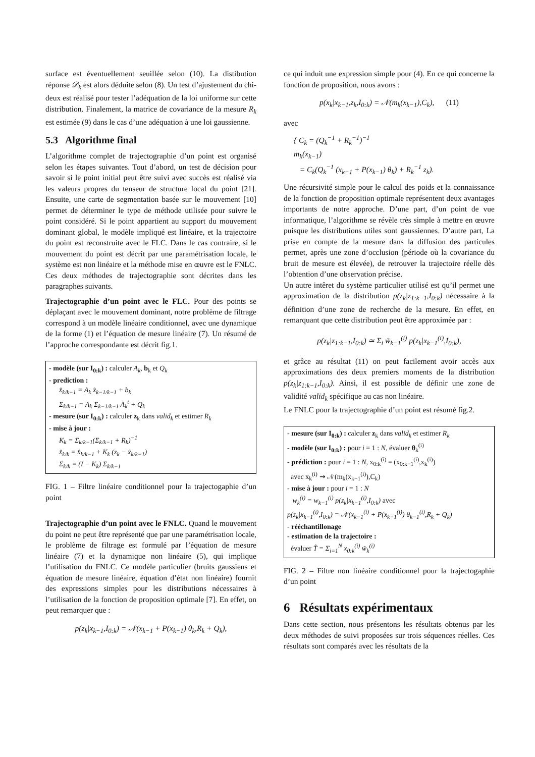surface est éventuellement seuillée selon (10). La distibution réponse 𝒟<sub>k</sub> est alors déduite selon (8). Un test d’ajustement du chi-deux est réalisé pour tester l’adéquation de la loi uniforme sur cette distribution. Finalement, la matrice de covariance de la mesure R<sub>k</sub> est estimée (9) dans le cas d’une adéquation à une loi gaussienne.
5.3 Algorithme final
L’algorithme complet de trajectographie d’un point est organisé selon les étapes suivantes. Tout d’abord, un test de décision pour savoir si le point initial peut être suivi avec succès est réalisé via les valeurs propres du tenseur de structure local du point [21]. Ensuite, une carte de segmentation basée sur le mouvement [10] permet de déterminer le type de méthode utilisée pour suivre le point considéré. Si le point appartient au support du mouvement dominant global, le modèle impliqué est linéaire, et la trajectoire du point est reconstruite avec le FLC. Dans le cas contraire, si le mouvement du point est décrit par une paramétrisation locale, le système est non linéaire et la méthode mise en œuvre est le FNLC. Ces deux méthodes de trajectographie sont décrites dans les paragraphes suivants.
Trajectographie d’un point avec le FLC. Pour des points se déplaçant avec le mouvement dominant, notre problème de filtrage correspond à un modèle linéaire conditionnel, avec une dynamique de la forme (1) et l’équation de mesure linéaire (7). Un résumé de l’approche correspondante est décrit fig.1.
- modèle (sur I<sub>0:k</sub>) : calculer A<sub>k</sub>, b<sub>k</sub> et Q<sub>k</sub>
- prediction :
x̂<sub>k/k−1</sub> = A<sub>k</sub> x̂<sub>k−1/k−1</sub> + b<sub>k</sub>
Σ<sub>k/k−1</sub> = A<sub>k</sub> Σ<sub>k−1/k−1</sub> A<sub>k</sub><sup>t</sup> + Q<sub>k</sub>
- mesure (sur I<sub>0:k</sub>) : calculer z<sub>k</sub> dans valid<sub>k</sub> et estimer R<sub>k</sub>
- mise à jour :
K<sub>k</sub> = Σ<sub>k/k−1</sub>(Σ<sub>k/k−1</sub> + R<sub>k</sub>)<sup>−1</sup>
x̂<sub>k/k</sub> = x̂<sub>k/k−1</sub> + K<sub>k</sub> (z<sub>k</sub> − x̂<sub>k/k−1</sub>)
Σ<sub>k/k</sub> = (I − K<sub>k</sub>) Σ<sub>k/k−1</sub>
FIG. 1 – Filtre linéaire conditionnel pour la trajectogaphie d’un point
Trajectographie d’un point avec le FNLC. Quand le mouvement du point ne peut être représenté que par une paramétrisation locale, le problème de filtrage est formulé par l’équation de mesure linéaire (7) et la dynamique non linéaire (5), qui implique l’utilisation du FNLC. Ce modèle particulier (bruits gaussiens et équation de mesure linéaire, équation d’état non linéaire) fournit des expressions simples pour les distributions nécessaires à l’utilisation de la fonction de proposition optimale [7]. En effet, on peut remarquer que :
p(z<sub>k</sub>|x<sub>k−1</sub>,I<sub>0:k</sub>) = 𝒩(x<sub>k−1</sub> + P(x<sub>k−1</sub>) θ<sub>k</sub>,R<sub>k</sub> + Q<sub>k</sub>),
ce qui induit une expression simple pour (4). En ce qui concerne la fonction de proposition, nous avons :
p(x<sub>k</sub>|x<sub>k−1</sub>,z<sub>k</sub>,I<sub>0:k</sub>) = 𝒩(m<sub>k</sub>(x<sub>k−1</sub>),C<sub>k</sub>), (11)
avec
{ C<sub>k</sub> = (Q<sub>k</sub><sup>−1</sup> + R<sub>k</sub><sup>−1</sup>)<sup>−1</sup>
m<sub>k</sub>(x<sub>k−1</sub>)
= C<sub>k</sub>(Q<sub>k</sub><sup>−1</sup> (x<sub>k−1</sub> + P(x<sub>k−1</sub>) θ<sub>k</sub>) + R<sub>k</sub><sup>−1</sup> z<sub>k</sub>).
Une récursivité simple pour le calcul des poids et la connaissance de la fonction de proposition optimale représentent deux avantages importants de notre approche. D’une part, d’un point de vue informatique, l’algorithme se révèle très simple à mettre en œuvre puisque les distributions utiles sont gaussiennes. D’autre part, La prise en compte de la mesure dans la diffusion des particules permet, après une zone d’occlusion (période où la covariance du bruit de mesure est élevée), de retrouver la trajectoire réelle dès l’obtention d’une observation précise.
Un autre intêret du système particulier utilisé est qu’il permet une approximation de la distribution p(z<sub>k</sub>|z<sub>1:k−1</sub>,I<sub>0:k</sub>) nécessaire à la définition d’une zone de recherche de la mesure. En effet, en remarquant que cette distribution peut être approximée par :
p(z<sub>k</sub>|z<sub>1:k−1</sub>,I<sub>0:k</sub>) ≃ Σ<sub>i</sub> w̃<sub>k−1</sub><sup>(i)</sup> p(z<sub>k</sub>|x<sub>k−1</sub><sup>(i)</sup>,I<sub>0:k</sub>),
et grâce au résultat (11) on peut facilement avoir accès aux approximations des deux premiers moments de la distribution p(z<sub>k</sub>|z<sub>1:k−1</sub>,I<sub>0:k</sub>). Ainsi, il est possible de définir une zone de validité valid<sub>k</sub> spécifique au cas non linéaire.
Le FNLC pour la trajectographie d’un point est résumé fig.2.
- mesure (sur I<sub>0:k</sub>) : calculer z<sub>k</sub> dans valid<sub>k</sub> et estimer R<sub>k</sub>
- modèle (sur I<sub>0:k</sub>) : pour i = 1 : N, évaluer θ<sub>k</sub><sup>(i)</sup>
- prédiction : pour i = 1 : N, x<sub>0:k</sub><sup>(i)</sup> = (x<sub>0:k−1</sub><sup>(i)</sup>,x<sub>k</sub><sup>(i)</sup>)
avec x<sub>k</sub><sup>(i)</sup> ⇝ 𝒩(m<sub>k</sub>(x<sub>k−1</sub><sup>(i)</sup>),C<sub>k</sub>)
- mise à jour : pour i = 1 : N
w<sub>k</sub><sup>(i)</sup> = w<sub>k−1</sub><sup>(i)</sup> p(z<sub>k</sub>|x<sub>k−1</sub><sup>(i)</sup>,I<sub>0:k</sub>) avec
p(z<sub>k</sub>|x<sub>k−1</sub><sup>(i)</sup>,I<sub>0:k</sub>) = 𝒩(x<sub>k−1</sub><sup>(i)</sup> + P(x<sub>k−1</sub><sup>(i)</sup>) θ<sub>k−1</sub><sup>(i)</sup>,R<sub>k</sub> + Q<sub>k</sub>)
- rééchantillonage
- estimation de la trajectoire :
évaluer T̂ = Σ<sub>i=1</sub><sup>N</sup> x<sub>0:k</sub><sup>(i)</sup> w̃<sub>k</sub><sup>(i)</sup>
FIG. 2 – Filtre non linéaire conditionnel pour la trajectogaphie d’un point
6 Résultats expérimentaux
Dans cette section, nous présentons les résultats obtenus par les deux méthodes de suivi proposées sur trois séquences réelles. Ces résultats sont comparés avec les résultats de la